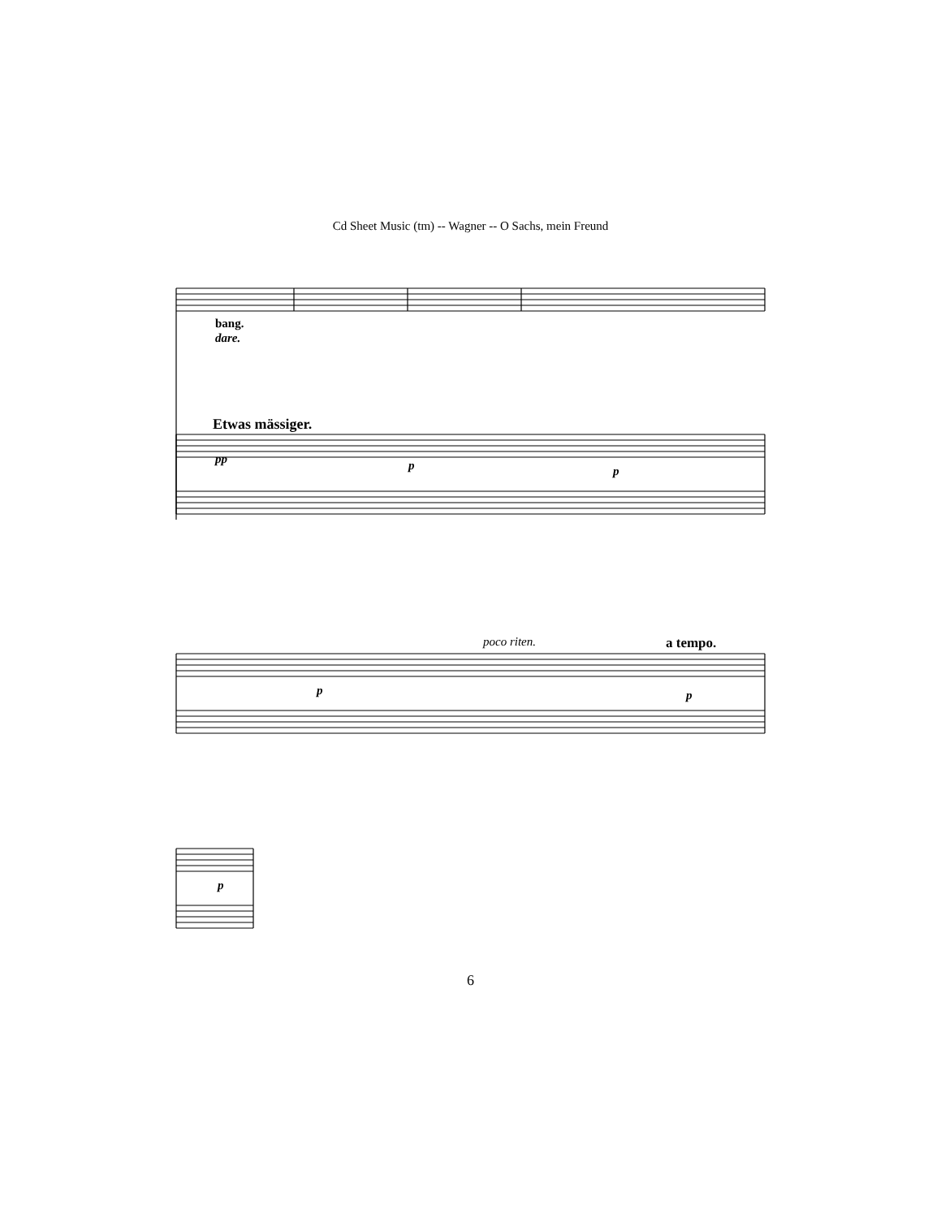Cd Sheet Music (tm) -- Wagner -- O Sachs, mein Freund
bang.
dare.
Etwas mässiger.
pp p p
poco riten. a tempo.
p p
p
6